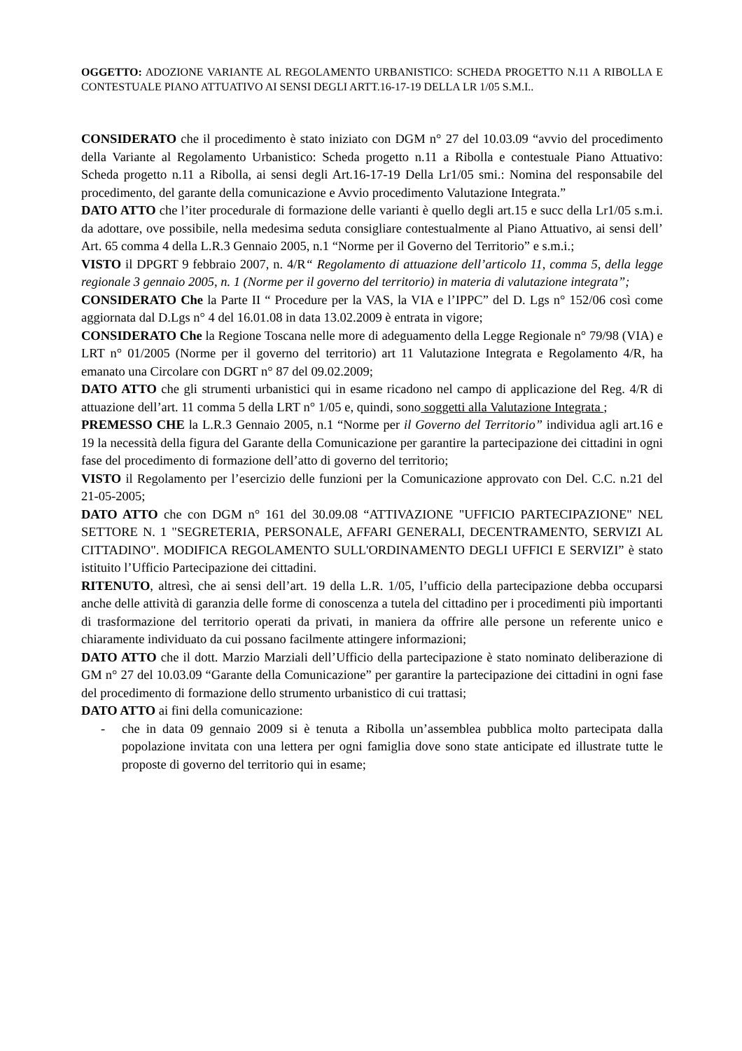OGGETTO: ADOZIONE VARIANTE AL REGOLAMENTO URBANISTICO: SCHEDA PROGETTO N.11 A RIBOLLA E CONTESTUALE PIANO ATTUATIVO AI SENSI DEGLI ARTT.16-17-19 DELLA LR 1/05 S.M.I..
CONSIDERATO che il procedimento è stato iniziato con DGM n° 27 del 10.03.09 “avvio del procedimento della Variante al Regolamento Urbanistico: Scheda progetto n.11 a Ribolla e contestuale Piano Attuativo: Scheda progetto n.11 a Ribolla, ai sensi degli Art.16-17-19 Della Lr1/05 smi.: Nomina del responsabile del procedimento, del garante della comunicazione e Avvio procedimento Valutazione Integrata.”
DATO ATTO che l’iter procedurale di formazione delle varianti è quello degli art.15 e succ della Lr1/05 s.m.i. da adottare, ove possibile, nella medesima seduta consigliare contestualmente al Piano Attuativo, ai sensi dell’ Art. 65 comma 4 della L.R.3 Gennaio 2005, n.1 “Norme per il Governo del Territorio” e s.m.i.;
VISTO il DPGRT 9 febbraio 2007, n. 4/R“ Regolamento di attuazione dell’articolo 11, comma 5, della legge regionale 3 gennaio 2005, n. 1 (Norme per il governo del territorio) in materia di valutazione integrata”;
CONSIDERATO Che la Parte II “ Procedure per la VAS, la VIA e l’IPPC” del D. Lgs n° 152/06 così come aggiornata dal D.Lgs n° 4 del 16.01.08 in data 13.02.2009 è entrata in vigore;
CONSIDERATO Che la Regione Toscana nelle more di adeguamento della Legge Regionale n° 79/98 (VIA) e LRT n° 01/2005 (Norme per il governo del territorio) art 11 Valutazione Integrata e Regolamento 4/R, ha emanato una Circolare con DGRT n° 87 del 09.02.2009;
DATO ATTO che gli strumenti urbanistici qui in esame ricadono nel campo di applicazione del Reg. 4/R di attuazione dell’art. 11 comma 5 della LRT n° 1/05 e, quindi, sono soggetti alla Valutazione Integrata ;
PREMESSO CHE la L.R.3 Gennaio 2005, n.1 “Norme per il Governo del Territorio” individua agli art.16 e 19 la necessità della figura del Garante della Comunicazione per garantire la partecipazione dei cittadini in ogni fase del procedimento di formazione dell’atto di governo del territorio;
VISTO il Regolamento per l’esercizio delle funzioni per la Comunicazione approvato con Del. C.C. n.21 del 21-05-2005;
DATO ATTO che con DGM n° 161 del 30.09.08 “ATTIVAZIONE "UFFICIO PARTECIPAZIONE" NEL SETTORE N. 1 "SEGRETERIA, PERSONALE, AFFARI GENERALI, DECENTRAMENTO, SERVIZI AL CITTADINO". MODIFICA REGOLAMENTO SULL'ORDINAMENTO DEGLI UFFICI E SERVIZI” è stato istituito l’Ufficio Partecipazione dei cittadini.
RITENUTO, altresì, che ai sensi dell’art. 19 della L.R. 1/05, l’ufficio della partecipazione debba occuparsi anche delle attività di garanzia delle forme di conoscenza a tutela del cittadino per i procedimenti più importanti di trasformazione del territorio operati da privati, in maniera da offrire alle persone un referente unico e chiaramente individuato da cui possano facilmente attingere informazioni;
DATO ATTO che il dott. Marzio Marziali dell’Ufficio della partecipazione è stato nominato deliberazione di GM n° 27 del 10.03.09 “Garante della Comunicazione” per garantire la partecipazione dei cittadini in ogni fase del procedimento di formazione dello strumento urbanistico di cui trattasi;
DATO ATTO ai fini della comunicazione:
- che in data 09 gennaio 2009 si è tenuta a Ribolla un’assemblea pubblica molto partecipata dalla popolazione invitata con una lettera per ogni famiglia dove sono state anticipate ed illustrate tutte le proposte di governo del territorio qui in esame;